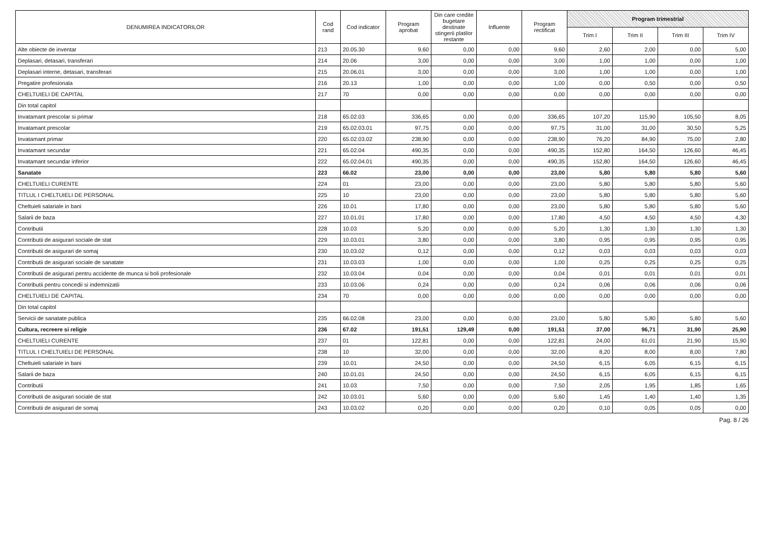| DENUMIREA INDICATORILOR | Cod rand | Cod indicator | Program aprobat | Din care credite bugetare destinate stingerii platilor restante | Influente | Program rectificat | Program trimestrial | | | |
| --- | --- | --- | --- | --- | --- | --- | --- | --- | --- | --- |
| | | | | | | | Trim I | Trim II | Trim III | Trim IV |
| Alte obiecte de inventar | 213 | 20.05.30 | 9,60 | 0,00 | 0,00 | 9,60 | 2,60 | 2,00 | 0,00 | 5,00 |
| Deplasari, detasari, transferari | 214 | 20.06 | 3,00 | 0,00 | 0,00 | 3,00 | 1,00 | 1,00 | 0,00 | 1,00 |
| Deplasari interne, detasari, transferari | 215 | 20.06.01 | 3,00 | 0,00 | 0,00 | 3,00 | 1,00 | 1,00 | 0,00 | 1,00 |
| Pregatire profesionala | 216 | 20.13 | 1,00 | 0,00 | 0,00 | 1,00 | 0,00 | 0,50 | 0,00 | 0,50 |
| CHELTUIELI DE CAPITAL | 217 | 70 | 0,00 | 0,00 | 0,00 | 0,00 | 0,00 | 0,00 | 0,00 | 0,00 |
| Din total capitol | | | | | | | | | | |
| Invatamant prescolar si primar | 218 | 65.02.03 | 336,65 | 0,00 | 0,00 | 336,65 | 107,20 | 115,90 | 105,50 | 8,05 |
| Invatamant prescolar | 219 | 65.02.03.01 | 97,75 | 0,00 | 0,00 | 97,75 | 31,00 | 31,00 | 30,50 | 5,25 |
| Invatamant primar | 220 | 65.02.03.02 | 238,90 | 0,00 | 0,00 | 238,90 | 76,20 | 84,90 | 75,00 | 2,80 |
| Invatamant secundar | 221 | 65.02.04 | 490,35 | 0,00 | 0,00 | 490,35 | 152,80 | 164,50 | 126,60 | 46,45 |
| Invatamant secundar inferior | 222 | 65.02.04.01 | 490,35 | 0,00 | 0,00 | 490,35 | 152,80 | 164,50 | 126,60 | 46,45 |
| Sanatate | 223 | 66.02 | 23,00 | 0,00 | 0,00 | 23,00 | 5,80 | 5,80 | 5,80 | 5,60 |
| CHELTUIELI CURENTE | 224 | 01 | 23,00 | 0,00 | 0,00 | 23,00 | 5,80 | 5,80 | 5,80 | 5,60 |
| TITLUL I CHELTUIELI DE PERSONAL | 225 | 10 | 23,00 | 0,00 | 0,00 | 23,00 | 5,80 | 5,80 | 5,80 | 5,60 |
| Cheltuieli salariale in bani | 226 | 10.01 | 17,80 | 0,00 | 0,00 | 23,00 | 5,80 | 5,80 | 5,80 | 5,60 |
| Salarii de baza | 227 | 10.01.01 | 17,80 | 0,00 | 0,00 | 17,80 | 4,50 | 4,50 | 4,50 | 4,30 |
| Contributii | 228 | 10.03 | 5,20 | 0,00 | 0,00 | 5,20 | 1,30 | 1,30 | 1,30 | 1,30 |
| Contributii de asigurari sociale de stat | 229 | 10.03.01 | 3,80 | 0,00 | 0,00 | 3,80 | 0,95 | 0,95 | 0,95 | 0,95 |
| Contributii de asigurari de somaj | 230 | 10.03.02 | 0,12 | 0,00 | 0,00 | 0,12 | 0,03 | 0,03 | 0,03 | 0,03 |
| Contributii de asigurari sociale de sanatate | 231 | 10.03.03 | 1,00 | 0,00 | 0,00 | 1,00 | 0,25 | 0,25 | 0,25 | 0,25 |
| Contributii de asigurari pentru accidente de munca si boli profesionale | 232 | 10.03.04 | 0,04 | 0,00 | 0,00 | 0,04 | 0,01 | 0,01 | 0,01 | 0,01 |
| Contributii pentru concedii si indemnizatii | 233 | 10.03.06 | 0,24 | 0,00 | 0,00 | 0,24 | 0,06 | 0,06 | 0,06 | 0,06 |
| CHELTUIELI DE CAPITAL | 234 | 70 | 0,00 | 0,00 | 0,00 | 0,00 | 0,00 | 0,00 | 0,00 | 0,00 |
| Din total capitol | | | | | | | | | | |
| Servicii de sanatate publica | 235 | 66.02.08 | 23,00 | 0,00 | 0,00 | 23,00 | 5,80 | 5,80 | 5,80 | 5,60 |
| Cultura, recreere si religie | 236 | 67.02 | 191,51 | 129,49 | 0,00 | 191,51 | 37,00 | 96,71 | 31,90 | 25,90 |
| CHELTUIELI CURENTE | 237 | 01 | 122,81 | 0,00 | 0,00 | 122,81 | 24,00 | 61,01 | 21,90 | 15,90 |
| TITLUL I CHELTUIELI DE PERSONAL | 238 | 10 | 32,00 | 0,00 | 0,00 | 32,00 | 8,20 | 8,00 | 8,00 | 7,80 |
| Cheltuieli salariale in bani | 239 | 10.01 | 24,50 | 0,00 | 0,00 | 24,50 | 6,15 | 6,05 | 6,15 | 6,15 |
| Salarii de baza | 240 | 10.01.01 | 24,50 | 0,00 | 0,00 | 24,50 | 6,15 | 6,05 | 6,15 | 6,15 |
| Contributii | 241 | 10.03 | 7,50 | 0,00 | 0,00 | 7,50 | 2,05 | 1,95 | 1,85 | 1,65 |
| Contributii de asigurari sociale de stat | 242 | 10.03.01 | 5,60 | 0,00 | 0,00 | 5,60 | 1,45 | 1,40 | 1,40 | 1,35 |
| Contributii de asigurari de somaj | 243 | 10.03.02 | 0,20 | 0,00 | 0,00 | 0,20 | 0,10 | 0,05 | 0,05 | 0,00 |
Pag. 8 / 26